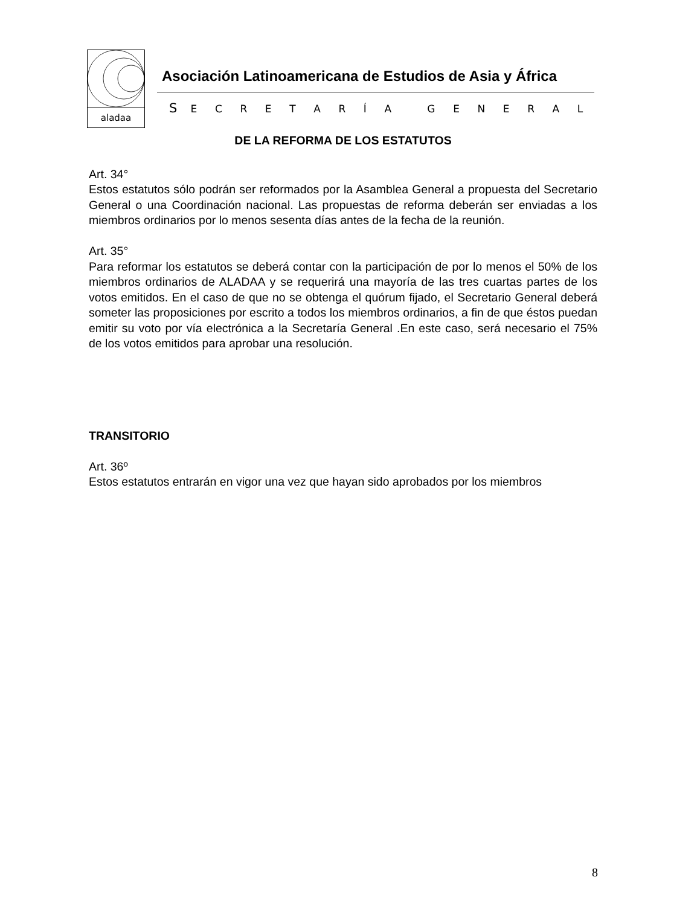aladaa
Asociación Latinoamericana de Estudios de Asia y África
S E C R E T A R Í A G E N E R A L
DE LA REFORMA DE LOS ESTATUTOS
Art. 34°
Estos estatutos sólo podrán ser reformados por la Asamblea General a propuesta del Secretario General o una Coordinación nacional. Las propuestas de reforma deberán ser enviadas a los miembros ordinarios por lo menos sesenta días antes de la fecha de la reunión.
Art. 35°
Para reformar los estatutos se deberá contar con la participación de por lo menos el 50% de los miembros ordinarios de ALADAA y se requerirá una mayoría de las tres cuartas partes de los votos emitidos. En el caso de que no se obtenga el quórum fijado, el Secretario General deberá someter las proposiciones por escrito a todos los miembros ordinarios, a fin de que éstos puedan emitir su voto por vía electrónica a la Secretaría General .En este caso, será necesario el 75% de los votos emitidos para aprobar una resolución.
TRANSITORIO
Art. 36º
Estos estatutos entrarán en vigor una vez que hayan sido aprobados por los miembros
8